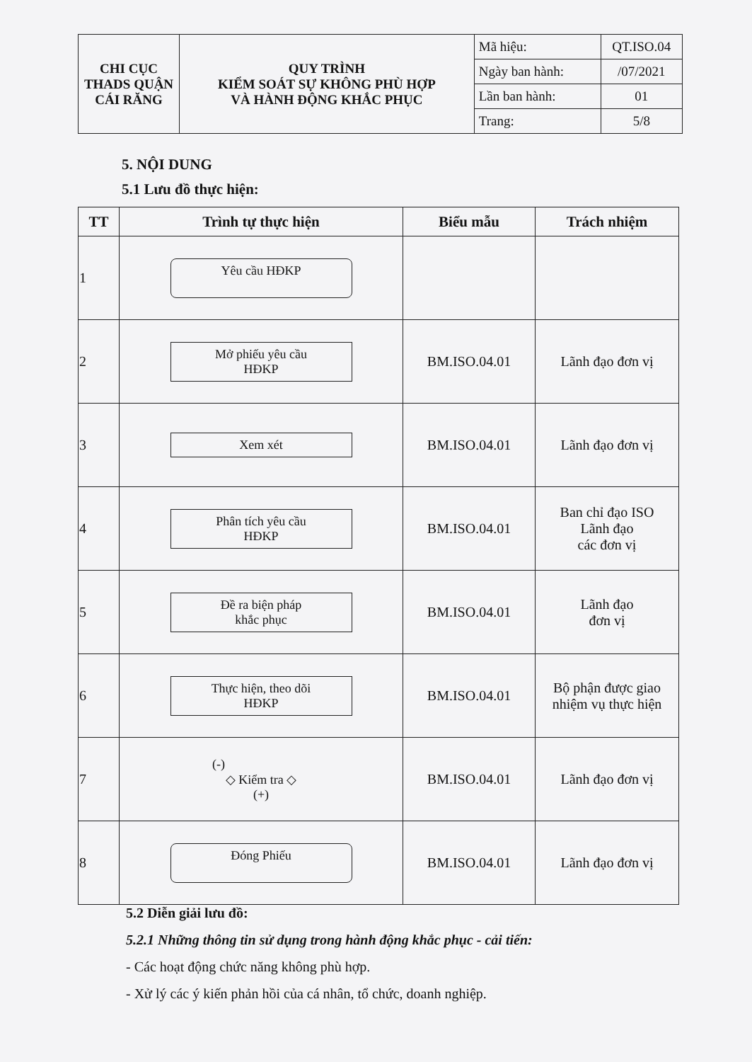| CHI CỤC THADS QUẬN CÁI RĂNG | QUY TRÌNH KIỂM SOÁT SỰ KHÔNG PHÙ HỢP VÀ HÀNH ĐỘNG KHẮC PHỤC | Mã hiệu: | QT.ISO.04 |
| | | Ngày ban hành: | /07/2021 |
| | | Lần ban hành: | 01 |
| | | Trang: | 5/8 |
5. NỘI DUNG
5.1 Lưu đồ thực hiện:
| TT | Trình tự thực hiện | Biểu mẫu | Trách nhiệm |
| --- | --- | --- | --- |
| 1 | Yêu cầu HĐKP | | |
| 2 | Mở phiếu yêu cầu HĐKP | BM.ISO.04.01 | Lãnh đạo đơn vị |
| 3 | Xem xét | BM.ISO.04.01 | Lãnh đạo đơn vị |
| 4 | Phân tích yêu cầu HĐKP | BM.ISO.04.01 | Ban chỉ đạo ISO Lãnh đạo các đơn vị |
| 5 | Đề ra biện pháp khắc phục | BM.ISO.04.01 | Lãnh đạo đơn vị |
| 6 | Thực hiện, theo dõi HĐKP | BM.ISO.04.01 | Bộ phận được giao nhiệm vụ thực hiện |
| 7 | (-) ◇ Kiểm tra ◇ (+) | BM.ISO.04.01 | Lãnh đạo đơn vị |
| 8 | Đóng Phiếu | BM.ISO.04.01 | Lãnh đạo đơn vị |
5.2 Diễn giải lưu đồ:
5.2.1 Những thông tin sử dụng trong hành động khắc phục - cải tiến:
- Các hoạt động chức năng không phù hợp.
- Xử lý các ý kiến phản hồi của cá nhân, tổ chức, doanh nghiệp.